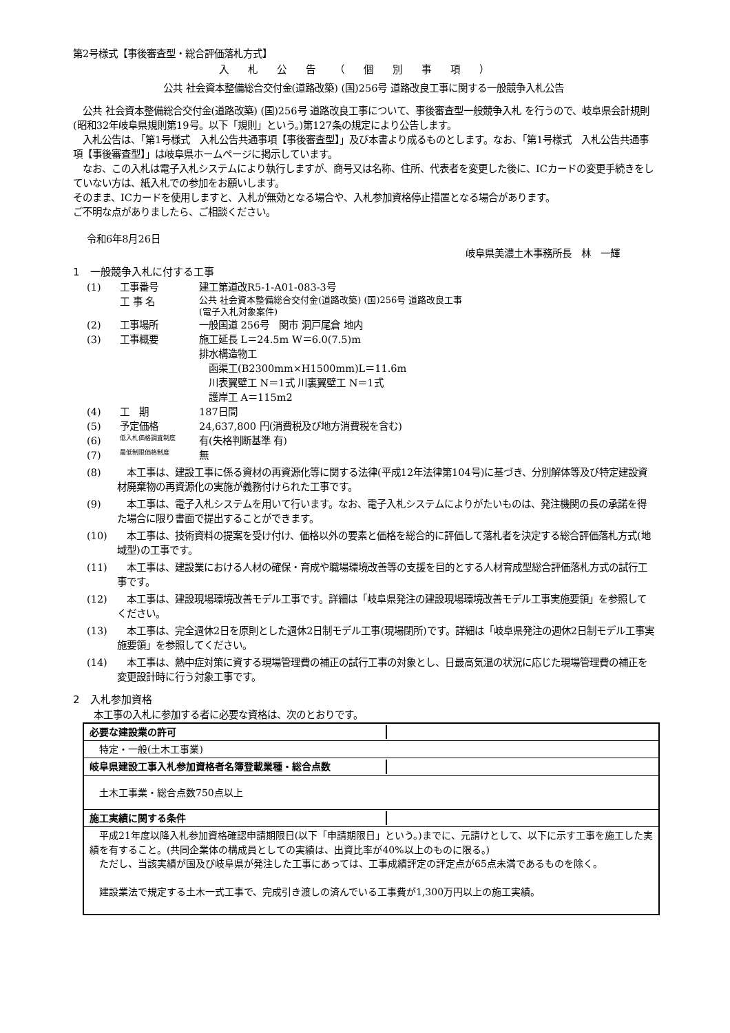第2号様式【事後審査型・総合評価落札方式】
入札公告（個別事項）
公共 社会資本整備総合交付金(道路改築) (国)256号 道路改良工事に関する一般競争入札公告
　公共 社会資本整備総合交付金(道路改築) (国)256号 道路改良工事について、事後審査型一般競争入札 を行うので、岐阜県会計規則(昭和32年岐阜県規則第19号。以下「規則」という。)第127条の規定により公告します。
　入札公告は、「第1号様式　入札公告共通事項【事後審査型】」及び本書より成るものとします。なお、「第1号様式　入札公告共通事項【事後審査型】」は岐阜県ホームページに掲示しています。
　なお、この入札は電子入札システムにより執行しますが、商号又は名称、住所、代表者を変更した後に、ICカードの変更手続きをしていない方は、紙入札での参加をお願いします。
そのまま、ICカードを使用しますと、入札が無効となる場合や、入札参加資格停止措置となる場合があります。
ご不明な点がありましたら、ご相談ください。
令和6年8月26日
岐阜県美濃土木事務所長　林　一輝
1　一般競争入札に付する工事
(1) 工事番号 建工第道改R5-1-A01-083-3号
工 事 名 公共 社会資本整備総合交付金(道路改築) (国)256号 道路改良工事
(電子入札対象案件)
(2) 工事場所 一般国道 256号　関市 洞戸尾倉 地内
(3) 工事概要 施工延長 L＝24.5m W＝6.0(7.5)m
排水構造物工
　函渠工(B2300mm×H1500mm)L＝11.6m
　川表翼壁工 N＝1式 川裏翼壁工 N＝1式
　護岸工 A＝115m2
(4) 工　期 187日間
(5) 予定価格 24,637,800 円(消費税及び地方消費税を含む)
(6) 低入札価格調査制度 有(失格判断基準 有)
(7) 最低制限価格制度 無
(8)　本工事は、建設工事に係る資材の再資源化等に関する法律(平成12年法律第104号)に基づき、分別解体等及び特定建設資材廃棄物の再資源化の実施が義務付けられた工事です。
(9)　本工事は、電子入札システムを用いて行います。なお、電子入札システムによりがたいものは、発注機関の長の承諾を得た場合に限り書面で提出することができます。
(10)　本工事は、技術資料の提案を受け付け、価格以外の要素と価格を総合的に評価して落札者を決定する総合評価落札方式(地域型)の工事です。
(11)　本工事は、建設業における人材の確保・育成や職場環境改善等の支援を目的とする人材育成型総合評価落札方式の試行工事です。
(12)　本工事は、建設現場環境改善モデル工事です。詳細は「岐阜県発注の建設現場環境改善モデル工事実施要領」を参照してください。
(13)　本工事は、完全週休2日を原則とした週休2日制モデル工事(現場閉所)です。詳細は「岐阜県発注の週休2日制モデル工事実施要領」を参照してください。
(14)　本工事は、熱中症対策に資する現場管理費の補正の試行工事の対象とし、日最高気温の状況に応じた現場管理費の補正を変更設計時に行う対象工事です。
2　入札参加資格
本工事の入札に参加する者に必要な資格は、次のとおりです。
| 必要な建設業の許可 |
| 特定・一般(土木工事業) |
| 岐阜県建設工事入札参加資格者名簿登載業種・総合点数 |
| 土木工事業・総合点数750点以上 |
| 施工実績に関する条件 |
| 平成21年度以降入札参加資格確認申請期限日(以下「申請期限日」という。)までに、元請けとして、以下に示す工事を施工した実績を有すること。(共同企業体の構成員としての実績は、出資比率が40%以上のものに限る。) ただし、当該実績が国及び岐阜県が発注した工事にあっては、工事成績評定の評定点が65点未満であるものを除く。 建設業法で規定する土木一式工事で、完成引き渡しの済んでいる工事費が1,300万円以上の施工実績。 |